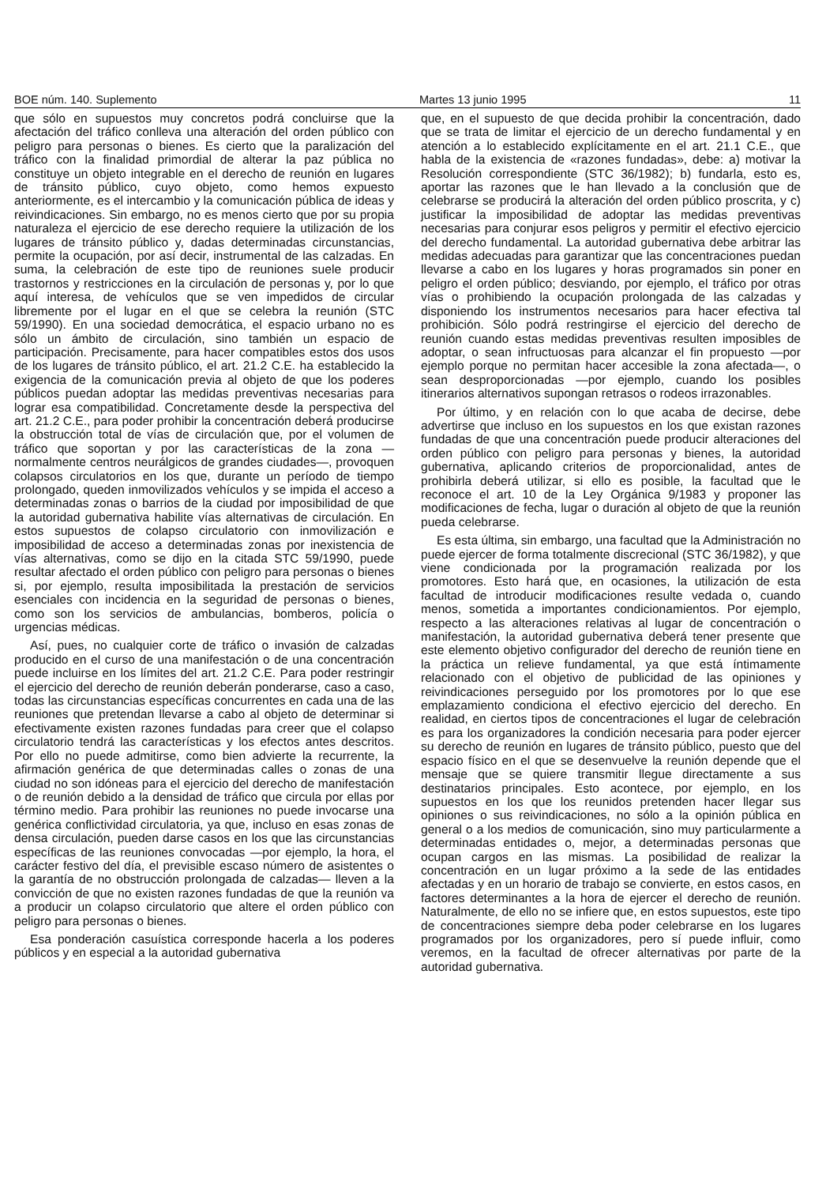BOE núm. 140. Suplemento Martes 13 junio 1995 11
que sólo en supuestos muy concretos podrá concluirse que la afectación del tráfico conlleva una alteración del orden público con peligro para personas o bienes. Es cierto que la paralización del tráfico con la finalidad primordial de alterar la paz pública no constituye un objeto integrable en el derecho de reunión en lugares de tránsito público, cuyo objeto, como hemos expuesto anteriormente, es el intercambio y la comunicación pública de ideas y reivindicaciones. Sin embargo, no es menos cierto que por su propia naturaleza el ejercicio de ese derecho requiere la utilización de los lugares de tránsito público y, dadas determinadas circunstancias, permite la ocupación, por así decir, instrumental de las calzadas. En suma, la celebración de este tipo de reuniones suele producir trastornos y restricciones en la circulación de personas y, por lo que aquí interesa, de vehículos que se ven impedidos de circular libremente por el lugar en el que se celebra la reunión (STC 59/1990). En una sociedad democrática, el espacio urbano no es sólo un ámbito de circulación, sino también un espacio de participación. Precisamente, para hacer compatibles estos dos usos de los lugares de tránsito público, el art. 21.2 C.E. ha establecido la exigencia de la comunicación previa al objeto de que los poderes públicos puedan adoptar las medidas preventivas necesarias para lograr esa compatibilidad. Concretamente desde la perspectiva del art. 21.2 C.E., para poder prohibir la concentración deberá producirse la obstrucción total de vías de circulación que, por el volumen de tráfico que soportan y por las características de la zona —normalmente centros neurálgicos de grandes ciudades—, provoquen colapsos circulatorios en los que, durante un período de tiempo prolongado, queden inmovilizados vehículos y se impida el acceso a determinadas zonas o barrios de la ciudad por imposibilidad de que la autoridad gubernativa habilite vías alternativas de circulación. En estos supuestos de colapso circulatorio con inmovilización e imposibilidad de acceso a determinadas zonas por inexistencia de vías alternativas, como se dijo en la citada STC 59/1990, puede resultar afectado el orden público con peligro para personas o bienes si, por ejemplo, resulta imposibilitada la prestación de servicios esenciales con incidencia en la seguridad de personas o bienes, como son los servicios de ambulancias, bomberos, policía o urgencias médicas.
Así, pues, no cualquier corte de tráfico o invasión de calzadas producido en el curso de una manifestación o de una concentración puede incluirse en los límites del art. 21.2 C.E. Para poder restringir el ejercicio del derecho de reunión deberán ponderarse, caso a caso, todas las circunstancias específicas concurrentes en cada una de las reuniones que pretendan llevarse a cabo al objeto de determinar si efectivamente existen razones fundadas para creer que el colapso circulatorio tendrá las características y los efectos antes descritos. Por ello no puede admitirse, como bien advierte la recurrente, la afirmación genérica de que determinadas calles o zonas de una ciudad no son idóneas para el ejercicio del derecho de manifestación o de reunión debido a la densidad de tráfico que circula por ellas por término medio. Para prohibir las reuniones no puede invocarse una genérica conflictividad circulatoria, ya que, incluso en esas zonas de densa circulación, pueden darse casos en los que las circunstancias específicas de las reuniones convocadas —por ejemplo, la hora, el carácter festivo del día, el previsible escaso número de asistentes o la garantía de no obstrucción prolongada de calzadas— lleven a la convicción de que no existen razones fundadas de que la reunión va a producir un colapso circulatorio que altere el orden público con peligro para personas o bienes.
Esa ponderación casuística corresponde hacerla a los poderes públicos y en especial a la autoridad gubernativa
que, en el supuesto de que decida prohibir la concentración, dado que se trata de limitar el ejercicio de un derecho fundamental y en atención a lo establecido explícitamente en el art. 21.1 C.E., que habla de la existencia de «razones fundadas», debe: a) motivar la Resolución correspondiente (STC 36/1982); b) fundarla, esto es, aportar las razones que le han llevado a la conclusión que de celebrarse se producirá la alteración del orden público proscrita, y c) justificar la imposibilidad de adoptar las medidas preventivas necesarias para conjurar esos peligros y permitir el efectivo ejercicio del derecho fundamental. La autoridad gubernativa debe arbitrar las medidas adecuadas para garantizar que las concentraciones puedan llevarse a cabo en los lugares y horas programados sin poner en peligro el orden público; desviando, por ejemplo, el tráfico por otras vías o prohibiendo la ocupación prolongada de las calzadas y disponiendo los instrumentos necesarios para hacer efectiva tal prohibición. Sólo podrá restringirse el ejercicio del derecho de reunión cuando estas medidas preventivas resulten imposibles de adoptar, o sean infructuosas para alcanzar el fin propuesto —por ejemplo porque no permitan hacer accesible la zona afectada—, o sean desproporcionadas —por ejemplo, cuando los posibles itinerarios alternativos supongan retrasos o rodeos irrazonables.
Por último, y en relación con lo que acaba de decirse, debe advertirse que incluso en los supuestos en los que existan razones fundadas de que una concentración puede producir alteraciones del orden público con peligro para personas y bienes, la autoridad gubernativa, aplicando criterios de proporcionalidad, antes de prohibirla deberá utilizar, si ello es posible, la facultad que le reconoce el art. 10 de la Ley Orgánica 9/1983 y proponer las modificaciones de fecha, lugar o duración al objeto de que la reunión pueda celebrarse.
Es esta última, sin embargo, una facultad que la Administración no puede ejercer de forma totalmente discrecional (STC 36/1982), y que viene condicionada por la programación realizada por los promotores. Esto hará que, en ocasiones, la utilización de esta facultad de introducir modificaciones resulte vedada o, cuando menos, sometida a importantes condicionamientos. Por ejemplo, respecto a las alteraciones relativas al lugar de concentración o manifestación, la autoridad gubernativa deberá tener presente que este elemento objetivo configurador del derecho de reunión tiene en la práctica un relieve fundamental, ya que está íntimamente relacionado con el objetivo de publicidad de las opiniones y reivindicaciones perseguido por los promotores por lo que ese emplazamiento condiciona el efectivo ejercicio del derecho. En realidad, en ciertos tipos de concentraciones el lugar de celebración es para los organizadores la condición necesaria para poder ejercer su derecho de reunión en lugares de tránsito público, puesto que del espacio físico en el que se desenvuelve la reunión depende que el mensaje que se quiere transmitir llegue directamente a sus destinatarios principales. Esto acontece, por ejemplo, en los supuestos en los que los reunidos pretenden hacer llegar sus opiniones o sus reivindicaciones, no sólo a la opinión pública en general o a los medios de comunicación, sino muy particularmente a determinadas entidades o, mejor, a determinadas personas que ocupan cargos en las mismas. La posibilidad de realizar la concentración en un lugar próximo a la sede de las entidades afectadas y en un horario de trabajo se convierte, en estos casos, en factores determinantes a la hora de ejercer el derecho de reunión. Naturalmente, de ello no se infiere que, en estos supuestos, este tipo de concentraciones siempre deba poder celebrarse en los lugares programados por los organizadores, pero sí puede influir, como veremos, en la facultad de ofrecer alternativas por parte de la autoridad gubernativa.